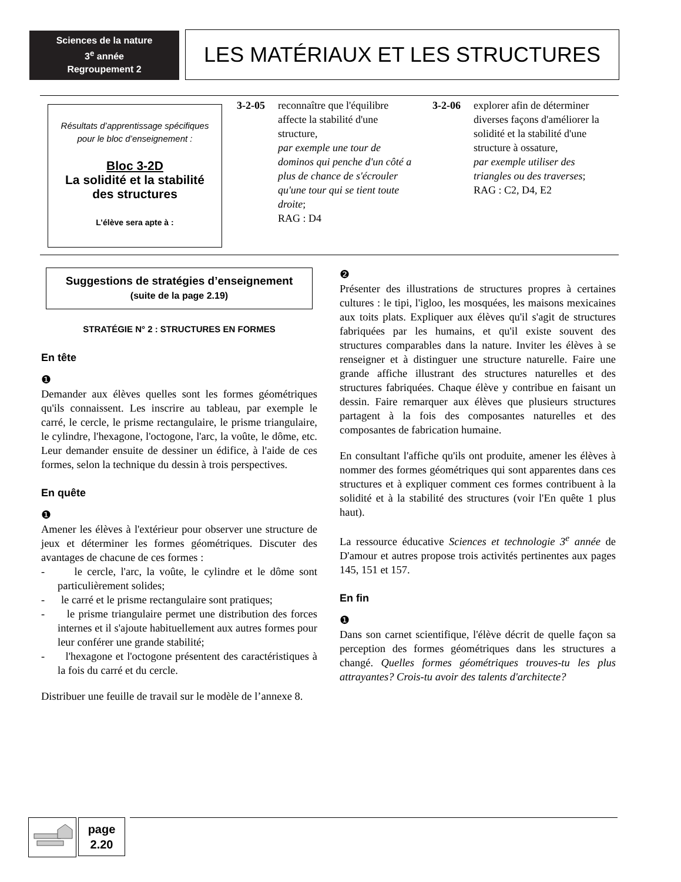Sciences de la nature
3<sup>e</sup> année
Regroupement 2
LES MATÉRIAUX ET LES STRUCTURES
Résultats d’apprentissage spécifiques
pour le bloc d’enseignement :
​Bloc 3-2D
La solidité et la stabilité
des structures
L’élève sera apte à :
3-2-05 reconnaître que l'équilibre affecte la stabilité d'une structure,
par exemple une tour de dominos qui penche d'un côté a plus de chance de s'écrouler qu'une tour qui se tient toute droite;
RAG : D4
3-2-06 explorer afin de déterminer diverses façons d'améliorer la solidité et la stabilité d'une structure à ossature,
par exemple utiliser des triangles ou des traverses;
RAG : C2, D4, E2
Suggestions de stratégies d’enseignement
(suite de la page 2.19)
STRATÉGIE N° 2 : STRUCTURES EN FORMES
En tête
❶
Demander aux élèves quelles sont les formes géométriques qu'ils connaissent. Les inscrire au tableau, par exemple le carré, le cercle, le prisme rectangulaire, le prisme triangulaire, le cylindre, l'hexagone, l'octogone, l'arc, la voûte, le dôme, etc. Leur demander ensuite de dessiner un édifice, à l'aide de ces formes, selon la technique du dessin à trois perspectives.
En quête
❶
Amener les élèves à l'extérieur pour observer une structure de jeux et déterminer les formes géométriques. Discuter des avantages de chacune de ces formes :
- le cercle, l'arc, la voûte, le cylindre et le dôme sont particulièrement solides;
- le carré et le prisme rectangulaire sont pratiques;
- le prisme triangulaire permet une distribution des forces internes et il s'ajoute habituellement aux autres formes pour leur conférer une grande stabilité;
- l'hexagone et l'octogone présentent des caractéristiques à la fois du carré et du cercle.
Distribuer une feuille de travail sur le modèle de l’annexe 8.
❷
Présenter des illustrations de structures propres à certaines cultures : le tipi, l'igloo, les mosquées, les maisons mexicaines aux toits plats. Expliquer aux élèves qu'il s'agit de structures fabriquées par les humains, et qu'il existe souvent des structures comparables dans la nature. Inviter les élèves à se renseigner et à distinguer une structure naturelle. Faire une grande affiche illustrant des structures naturelles et des structures fabriquées. Chaque élève y contribue en faisant un dessin. Faire remarquer aux élèves que plusieurs structures partagent à la fois des composantes naturelles et des composantes de fabrication humaine.
En consultant l'affiche qu'ils ont produite, amener les élèves à nommer des formes géométriques qui sont apparentes dans ces structures et à expliquer comment ces formes contribuent à la solidité et à la stabilité des structures (voir l'En quête 1 plus haut).
La ressource éducative Sciences et technologie 3<sup>e</sup> année de D'amour et autres propose trois activités pertinentes aux pages 145, 151 et 157.
En fin
❶
Dans son carnet scientifique, l'élève décrit de quelle façon sa perception des formes géométriques dans les structures a changé. Quelles formes géométriques trouves-tu les plus attrayantes? Crois-tu avoir des talents d'architecte?
page
2.20